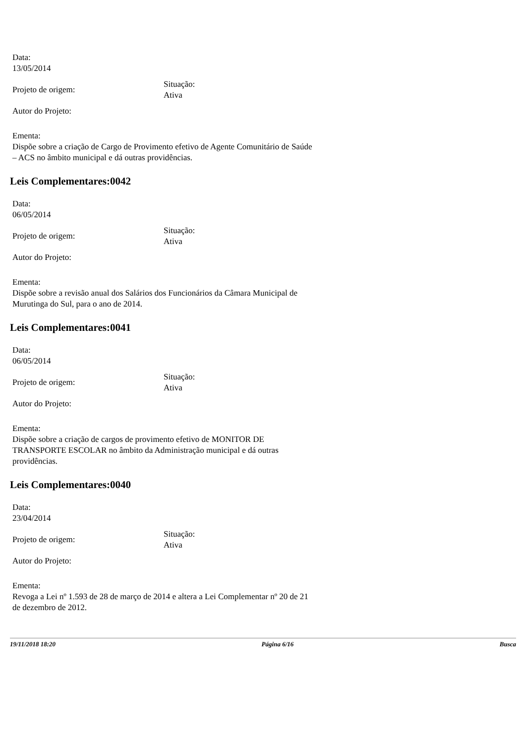Data:
13/05/2014
Projeto de origem:
Situação:
Ativa
Autor do Projeto:
Ementa:
Dispõe sobre a criação de Cargo de Provimento efetivo de Agente Comunitário de Saúde – ACS no âmbito municipal e dá outras providências.
Leis Complementares:0042
Data:
06/05/2014
Projeto de origem:
Situação:
Ativa
Autor do Projeto:
Ementa:
Dispõe sobre a revisão anual dos Salários dos Funcionários da Câmara Municipal de Murutinga do Sul, para o ano de 2014.
Leis Complementares:0041
Data:
06/05/2014
Projeto de origem:
Situação:
Ativa
Autor do Projeto:
Ementa:
Dispõe sobre a criação de cargos de provimento efetivo de MONITOR DE TRANSPORTE ESCOLAR no âmbito da Administração municipal e dá outras providências.
Leis Complementares:0040
Data:
23/04/2014
Projeto de origem:
Situação:
Ativa
Autor do Projeto:
Ementa:
Revoga a Lei nº 1.593 de 28 de março de 2014 e altera a Lei Complementar nº 20 de 21 de dezembro de 2012.
19/11/2018 18:20 Página 6/16 Busca